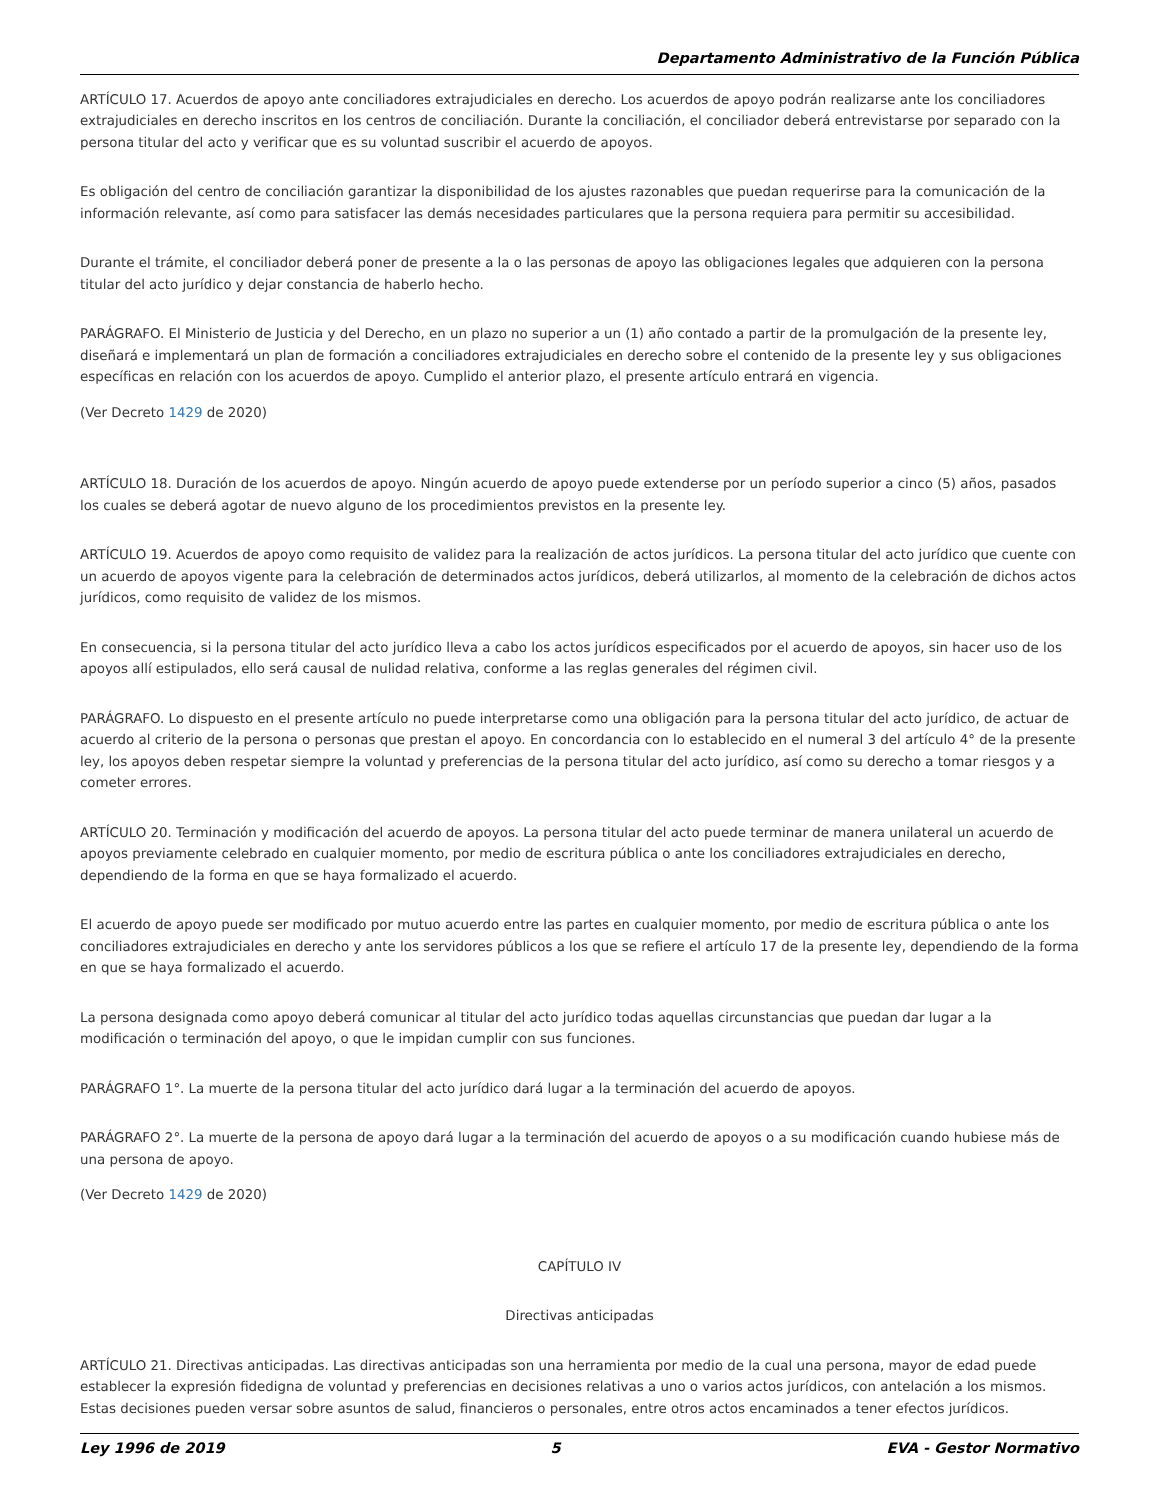Departamento Administrativo de la Función Pública
ARTÍCULO 17. Acuerdos de apoyo ante conciliadores extrajudiciales en derecho. Los acuerdos de apoyo podrán realizarse ante los conciliadores extrajudiciales en derecho inscritos en los centros de conciliación. Durante la conciliación, el conciliador deberá entrevistarse por separado con la persona titular del acto y verificar que es su voluntad suscribir el acuerdo de apoyos.
Es obligación del centro de conciliación garantizar la disponibilidad de los ajustes razonables que puedan requerirse para la comunicación de la información relevante, así como para satisfacer las demás necesidades particulares que la persona requiera para permitir su accesibilidad.
Durante el trámite, el conciliador deberá poner de presente a la o las personas de apoyo las obligaciones legales que adquieren con la persona titular del acto jurídico y dejar constancia de haberlo hecho.
PARÁGRAFO. El Ministerio de Justicia y del Derecho, en un plazo no superior a un (1) año contado a partir de la promulgación de la presente ley, diseñará e implementará un plan de formación a conciliadores extrajudiciales en derecho sobre el contenido de la presente ley y sus obligaciones específicas en relación con los acuerdos de apoyo. Cumplido el anterior plazo, el presente artículo entrará en vigencia.
(Ver Decreto 1429 de 2020)
ARTÍCULO 18. Duración de los acuerdos de apoyo. Ningún acuerdo de apoyo puede extenderse por un período superior a cinco (5) años, pasados los cuales se deberá agotar de nuevo alguno de los procedimientos previstos en la presente ley.
ARTÍCULO 19. Acuerdos de apoyo como requisito de validez para la realización de actos jurídicos. La persona titular del acto jurídico que cuente con un acuerdo de apoyos vigente para la celebración de determinados actos jurídicos, deberá utilizarlos, al momento de la celebración de dichos actos jurídicos, como requisito de validez de los mismos.
En consecuencia, si la persona titular del acto jurídico lleva a cabo los actos jurídicos especificados por el acuerdo de apoyos, sin hacer uso de los apoyos allí estipulados, ello será causal de nulidad relativa, conforme a las reglas generales del régimen civil.
PARÁGRAFO. Lo dispuesto en el presente artículo no puede interpretarse como una obligación para la persona titular del acto jurídico, de actuar de acuerdo al criterio de la persona o personas que prestan el apoyo. En concordancia con lo establecido en el numeral 3 del artículo 4° de la presente ley, los apoyos deben respetar siempre la voluntad y preferencias de la persona titular del acto jurídico, así como su derecho a tomar riesgos y a cometer errores.
ARTÍCULO 20. Terminación y modificación del acuerdo de apoyos. La persona titular del acto puede terminar de manera unilateral un acuerdo de apoyos previamente celebrado en cualquier momento, por medio de escritura pública o ante los conciliadores extrajudiciales en derecho, dependiendo de la forma en que se haya formalizado el acuerdo.
El acuerdo de apoyo puede ser modificado por mutuo acuerdo entre las partes en cualquier momento, por medio de escritura pública o ante los conciliadores extrajudiciales en derecho y ante los servidores públicos a los que se refiere el artículo 17 de la presente ley, dependiendo de la forma en que se haya formalizado el acuerdo.
La persona designada como apoyo deberá comunicar al titular del acto jurídico todas aquellas circunstancias que puedan dar lugar a la modificación o terminación del apoyo, o que le impidan cumplir con sus funciones.
PARÁGRAFO 1°. La muerte de la persona titular del acto jurídico dará lugar a la terminación del acuerdo de apoyos.
PARÁGRAFO 2°. La muerte de la persona de apoyo dará lugar a la terminación del acuerdo de apoyos o a su modificación cuando hubiese más de una persona de apoyo.
(Ver Decreto 1429 de 2020)
CAPÍTULO IV
Directivas anticipadas
ARTÍCULO 21. Directivas anticipadas. Las directivas anticipadas son una herramienta por medio de la cual una persona, mayor de edad puede establecer la expresión fidedigna de voluntad y preferencias en decisiones relativas a uno o varios actos jurídicos, con antelación a los mismos. Estas decisiones pueden versar sobre asuntos de salud, financieros o personales, entre otros actos encaminados a tener efectos jurídicos.
Ley 1996 de 2019 5 EVA - Gestor Normativo